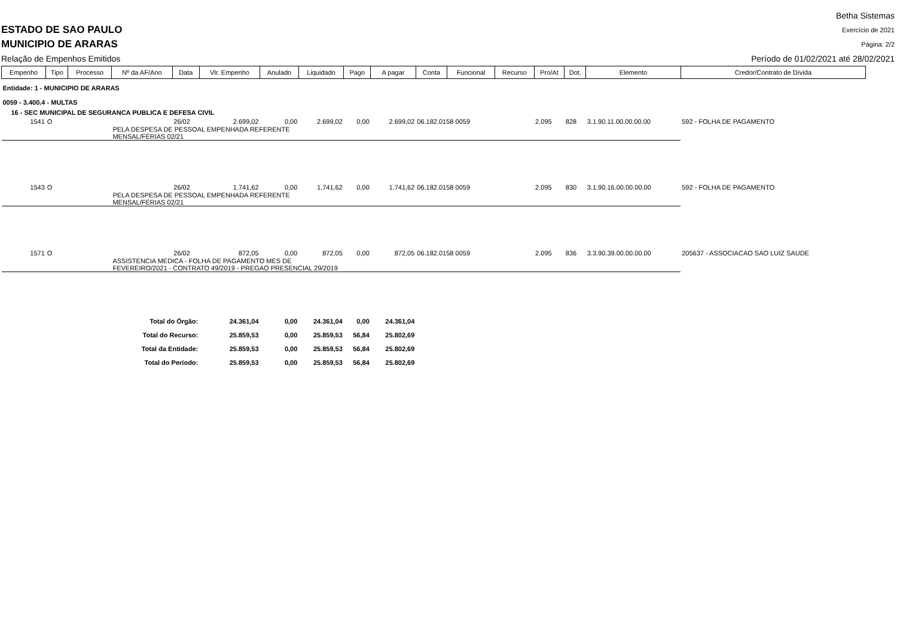ESTADO DE SAO PAULO
MUNICIPIO DE ARARAS
Relação de Empenhos Emitidos
Betha Sistemas
Exercício de 2021
Página: 2/2
Período de 01/02/2021 até 28/02/2021
| Empenho | Tipo | Processo | Nº da AF/Ano | Data | Vlr. Empenho | Anulado | Liquidado | Pago | A pagar | Conta | Funcional | Recurso | Pro/At | Dot. | Elemento | Credor/Contrato de Dívida |
| --- | --- | --- | --- | --- | --- | --- | --- | --- | --- | --- | --- | --- | --- | --- | --- | --- |
| Entidade: 1 - MUNICIPIO DE ARARAS | | | | | | | | | | | | | | | | |
| 0059 - 3.400.4 - MULTAS | | | | | | | | | | | | | | | | |
| 16 - SEC MUNICIPAL DE SEGURANCA PUBLICA E DEFESA CIVIL | | | | | | | | | | | | | | | | |
| 1541 | O | | | 26/02 | 2.699,02 | 0,00 | 2.699,02 | 0,00 | 2.699,02 | 06.182.0158 0059 | | | 2.095 | 828 | 3.1.90.11.00.00.00.00 | 592 - FOLHA DE PAGAMENTO |
| | | | PELA DESPESA DE PESSOAL EMPENHADA REFERENTE MENSAL/FÉRIAS 02/21 | | | | | | | | | | | | | |
| 1543 | O | | | 26/02 | 1.741,62 | 0,00 | 1.741,62 | 0,00 | 1.741,62 | 06.182.0158 0059 | | | 2.095 | 830 | 3.1.90.16.00.00.00.00 | 592 - FOLHA DE PAGAMENTO |
| | | | PELA DESPESA DE PESSOAL EMPENHADA REFERENTE MENSAL/FÉRIAS 02/21 | | | | | | | | | | | | | |
| 1571 | O | | | 26/02 | 872,05 | 0,00 | 872,05 | 0,00 | 872,05 | 06.182.0158 0059 | | | 2.095 | 836 | 3.3.90.39.00.00.00.00 | 205637 - ASSOCIACAO SAO LUIZ SAUDE |
| | | | ASSISTENCIA MEDICA - FOLHA DE PAGAMENTO MES DE FEVEREIRO/2021 - CONTRATO 49/2019 - PREGAO PRESENCIAL 29/2019 | | | | | | | | | | | | | |
| Total do Órgão: | | | | | 24.361,04 | 0,00 | 24.361,04 | 0,00 | 24.361,04 | | | | | | | |
| Total do Recurso: | | | | | 25.859,53 | 0,00 | 25.859,53 | 56,84 | 25.802,69 | | | | | | | |
| Total da Entidade: | | | | | 25.859,53 | 0,00 | 25.859,53 | 56,84 | 25.802,69 | | | | | | | |
| Total do Período: | | | | | 25.859,53 | 0,00 | 25.859,53 | 56,84 | 25.802,69 | | | | | | | |